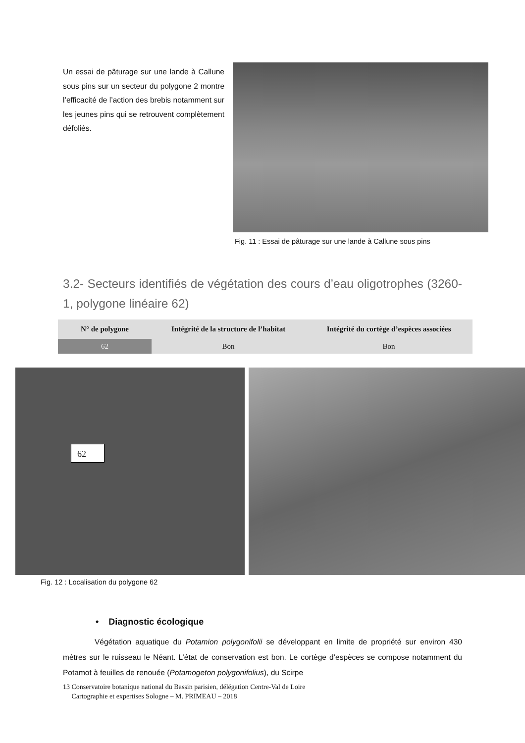Un essai de pâturage sur une lande à Callune sous pins sur un secteur du polygone 2 montre l’efficacité de l’action des brebis notamment sur les jeunes pins qui se retrouvent complètement défoliés.
Fig. 11 : Essai de pâturage sur une lande à Callune sous pins
3.2- Secteurs identifiés de végétation des cours d’eau oligotrophes (3260-1, polygone linéaire 62)
| N° de polygone | Intégrité de la structure de l’habitat | Intégrité du cortège d’espèces associées |
| --- | --- | --- |
| 62 | Bon | Bon |
62
Fig. 12 : Localisation du polygone 62
• Diagnostic écologique
Végétation aquatique du Potamion polygonifolii se développant en limite de propriété sur environ 430 mètres sur le ruisseau le Néant. L’état de conservation est bon. Le cortège d’espèces se compose notamment du Potamot à feuilles de renouée (Potamogeton polygonifolius), du Scirpe
13 Conservatoire botanique national du Bassin parisien, délégation Centre-Val de Loire
Cartographie et expertises Sologne – M. PRIMEAU – 2018